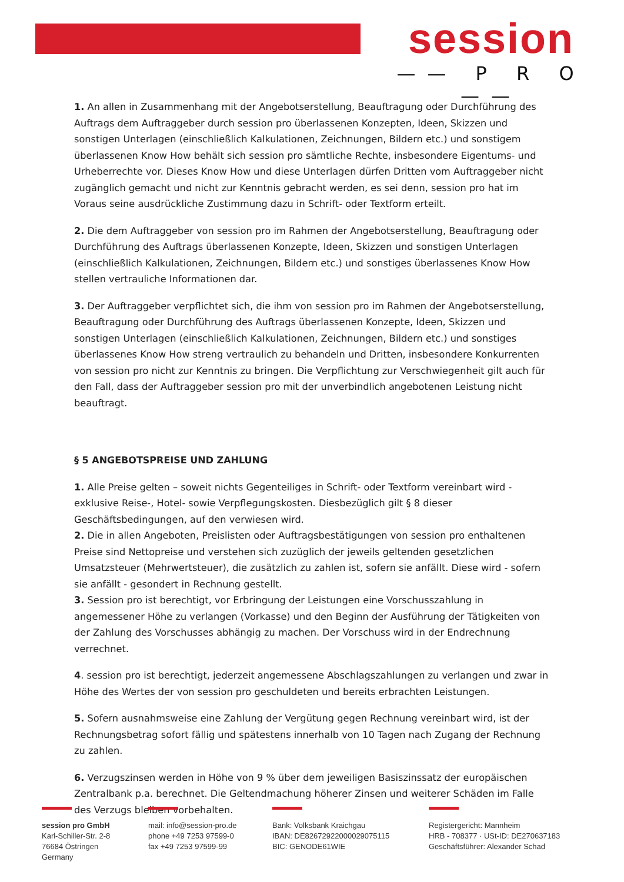session
—— P R O ——
1. An allen in Zusammenhang mit der Angebotserstellung, Beauftragung oder Durchführung des Auftrags dem Auftraggeber durch session pro überlassenen Konzepten, Ideen, Skizzen und sonstigen Unterlagen (einschließlich Kalkulationen, Zeichnungen, Bildern etc.) und sonstigem überlassenen Know How behält sich session pro sämtliche Rechte, insbesondere Eigentums- und Urheberrechte vor. Dieses Know How und diese Unterlagen dürfen Dritten vom Auftraggeber nicht zugänglich gemacht und nicht zur Kenntnis gebracht werden, es sei denn, session pro hat im Voraus seine ausdrückliche Zustimmung dazu in Schrift- oder Textform erteilt.
2. Die dem Auftraggeber von session pro im Rahmen der Angebotserstellung, Beauftragung oder Durchführung des Auftrags überlassenen Konzepte, Ideen, Skizzen und sonstigen Unterlagen (einschließlich Kalkulationen, Zeichnungen, Bildern etc.) und sonstiges überlassenes Know How stellen vertrauliche Informationen dar.
3. Der Auftraggeber verpflichtet sich, die ihm von session pro im Rahmen der Angebotserstellung, Beauftragung oder Durchführung des Auftrags überlassenen Konzepte, Ideen, Skizzen und sonstigen Unterlagen (einschließlich Kalkulationen, Zeichnungen, Bildern etc.) und sonstiges überlassenes Know How streng vertraulich zu behandeln und Dritten, insbesondere Konkurrenten von session pro nicht zur Kenntnis zu bringen. Die Verpflichtung zur Verschwiegenheit gilt auch für den Fall, dass der Auftraggeber session pro mit der unverbindlich angebotenen Leistung nicht beauftragt.
§ 5 ANGEBOTSPREISE UND ZAHLUNG
1. Alle Preise gelten – soweit nichts Gegenteiliges in Schrift- oder Textform vereinbart wird - exklusive Reise-, Hotel- sowie Verpflegungskosten. Diesbezüglich gilt § 8 dieser Geschäftsbedingungen, auf den verwiesen wird.
2. Die in allen Angeboten, Preislisten oder Auftragsbestätigungen von session pro enthaltenen Preise sind Nettopreise und verstehen sich zuzüglich der jeweils geltenden gesetzlichen Umsatzsteuer (Mehrwertsteuer), die zusätzlich zu zahlen ist, sofern sie anfällt. Diese wird - sofern sie anfällt - gesondert in Rechnung gestellt.
3. Session pro ist berechtigt, vor Erbringung der Leistungen eine Vorschusszahlung in angemessener Höhe zu verlangen (Vorkasse) und den Beginn der Ausführung der Tätigkeiten von der Zahlung des Vorschusses abhängig zu machen. Der Vorschuss wird in der Endrechnung verrechnet.
4. session pro ist berechtigt, jederzeit angemessene Abschlagszahlungen zu verlangen und zwar in Höhe des Wertes der von session pro geschuldeten und bereits erbrachten Leistungen.
5. Sofern ausnahmsweise eine Zahlung der Vergütung gegen Rechnung vereinbart wird, ist der Rechnungsbetrag sofort fällig und spätestens innerhalb von 10 Tagen nach Zugang der Rechnung zu zahlen.
6. Verzugszinsen werden in Höhe von 9 % über dem jeweiligen Basiszinssatz der europäischen Zentralbank p.a. berechnet. Die Geltendmachung höherer Zinsen und weiterer Schäden im Falle des Verzugs bleiben vorbehalten.
session pro GmbH
Karl-Schiller-Str. 2-8
76684 Östringen
Germany
mail: info@session-pro.de
phone +49 7253 97599-0
fax +49 7253 97599-99
Bank: Volksbank Kraichgau
IBAN: DE82672922000029075115
BIC: GENODE61WIE
Registergericht: Mannheim
HRB - 708377 · USt-ID: DE270637183
Geschäftsführer: Alexander Schad